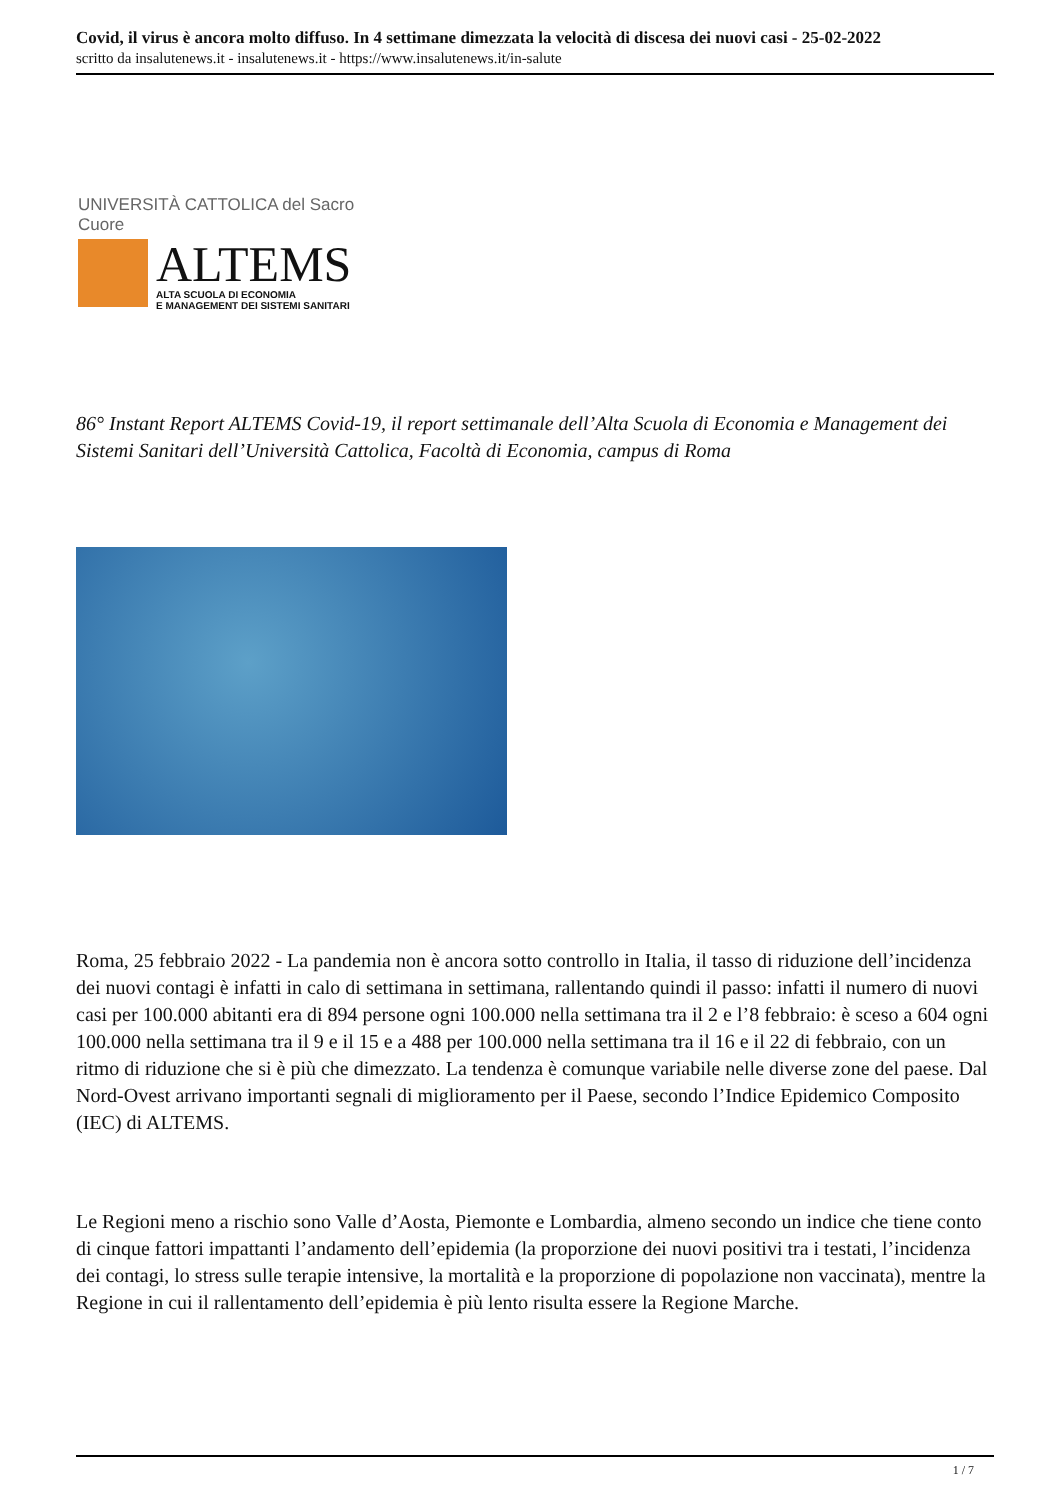Covid, il virus è ancora molto diffuso. In 4 settimane dimezzata la velocità di discesa dei nuovi casi - 25-02-2022
scritto da insalutenews.it - insalutenews.it - https://www.insalutenews.it/in-salute
UNIVERSITÀ CATTOLICA del Sacro Cuore
ALTEMS
ALTA SCUOLA DI ECONOMIA
E MANAGEMENT DEI SISTEMI SANITARI
86° Instant Report ALTEMS Covid-19, il report settimanale dell’Alta Scuola di Economia e Management dei Sistemi Sanitari dell’Università Cattolica, Facoltà di Economia, campus di Roma
Roma, 25 febbraio 2022 - La pandemia non è ancora sotto controllo in Italia, il tasso di riduzione dell’incidenza dei nuovi contagi è infatti in calo di settimana in settimana, rallentando quindi il passo: infatti il numero di nuovi casi per 100.000 abitanti era di 894 persone ogni 100.000 nella settimana tra il 2 e l’8 febbraio: è sceso a 604 ogni 100.000 nella settimana tra il 9 e il 15 e a 488 per 100.000 nella settimana tra il 16 e il 22 di febbraio, con un ritmo di riduzione che si è più che dimezzato. La tendenza è comunque variabile nelle diverse zone del paese. Dal Nord-Ovest arrivano importanti segnali di miglioramento per il Paese, secondo l’Indice Epidemico Composito (IEC) di ALTEMS.
Le Regioni meno a rischio sono Valle d’Aosta, Piemonte e Lombardia, almeno secondo un indice che tiene conto di cinque fattori impattanti l’andamento dell’epidemia (la proporzione dei nuovi positivi tra i testati, l’incidenza dei contagi, lo stress sulle terapie intensive, la mortalità e la proporzione di popolazione non vaccinata), mentre la Regione in cui il rallentamento dell’epidemia è più lento risulta essere la Regione Marche.
1 / 7